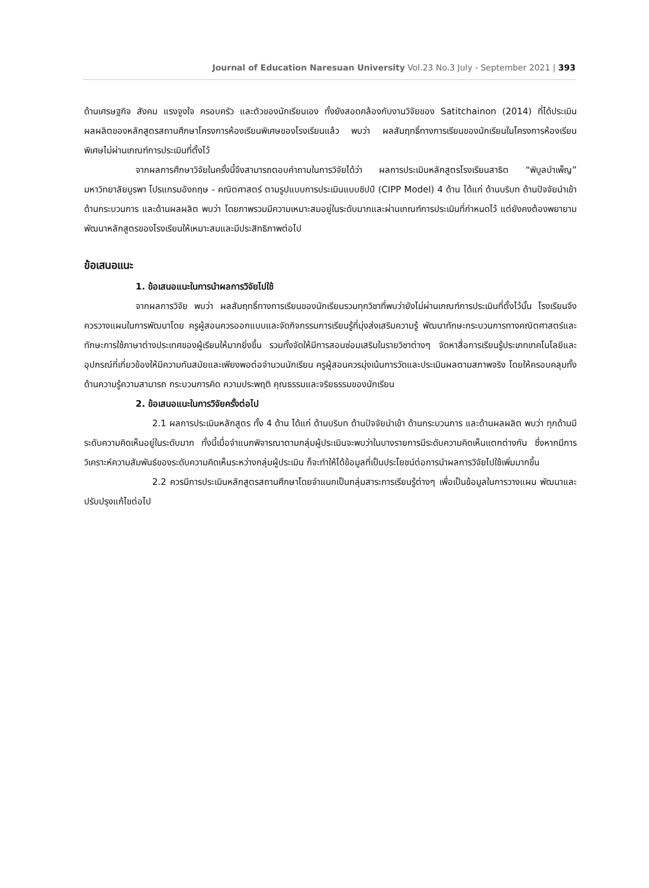Journal of Education Naresuan University Vol.23 No.3 July - September 2021 | 393
ด้านเศรษฐกิจ สังคม แรงจูงใจ ครอบครัว และตัวของนักเรียนเอง ทั้งยังสอดคล้องกับงานวิจัยของ Satitchainon (2014) ที่ได้ประเมินผลผลิตของหลักสูตรสถานศึกษาโครงการห้องเรียนพิเศษของโรงเรียนแล้ว พบว่า ผลสัมฤทธิ์ทางการเรียนของนักเรียนในโครงการห้องเรียนพิเศษไม่ผ่านเกณฑ์การประเมินที่ตั้งไว้
จากผลการศึกษาวิจัยในครั้งนี้จึงสามารถตอบคำถามในการวิจัยได้ว่า ผลการประเมินหลักสูตรโรงเรียนสาธิต “พิบูลบำเพ็ญ” มหาวิทยาลัยบูรพา โปรแกรมอังกฤษ - คณิตศาสตร์ ตามรูปแบบการประเมินแบบซิปป์ (CIPP Model) 4 ด้าน ได้แก่ ด้านบริบท ด้านปัจจัยนำเข้า ด้านกระบวนการ และด้านผลผลิต พบว่า โดยภาพรวมมีความเหมาะสมอยู่ในระดับมากและผ่านเกณฑ์การประเมินที่กำหนดไว้ แต่ยังคงต้องพยายามพัฒนาหลักสูตรของโรงเรียนให้เหมาะสมและมีประสิทธิภาพต่อไป
ข้อเสนอแนะ
1. ข้อเสนอแนะในการนำผลการวิจัยไปใช้
จากผลการวิจัย พบว่า ผลสัมฤทธิ์ทางการเรียนของนักเรียนรวมทุกวิชาที่พบว่ายังไม่ผ่านเกณฑ์การประเมินที่ตั้งไว้นั้น โรงเรียนจึงควรวางแผนในการพัฒนาโดย ครูผู้สอนควรออกแบบและจัดกิจกรรมการเรียนรู้ที่มุ่งส่งเสริมความรู้ พัฒนาทักษะกระบวนการทางคณิตศาสตร์และทักษะการใช้ภาษาต่างประเทศของผู้เรียนให้มากยิ่งขึ้น รวมทั้งจัดให้มีการสอนซ่อมเสริมในรายวิชาต่างๆ จัดหาสื่อการเรียนรู้ประเภทเทคโนโลยีและอุปกรณ์ที่เกี่ยวข้องให้มีความทันสมัยและเพียงพอต่อจำนวนนักเรียน ครูผู้สอนควรมุ่งเน้นการวัดและประเมินผลตามสภาพจริง โดยให้ครอบคลุมทั้งด้านความรู้ความสามารถ กระบวนการคิด ความประพฤติ คุณธรรมและจริยธรรมของนักเรียน
2. ข้อเสนอแนะในการวิจัยครั้งต่อไป
2.1 ผลการประเมินหลักสูตร ทั้ง 4 ด้าน ได้แก่ ด้านบริบท ด้านปัจจัยนำเข้า ด้านกระบวนการ และด้านผลผลิต พบว่า ทุกด้านมีระดับความคิดเห็นอยู่ในระดับมาก ทั้งนี้เมื่อจำแนกพิจารณาตามกลุ่มผู้ประเมินจะพบว่าในบางรายการมีระดับความคิดเห็นแตกต่างกัน ซึ่งหากมีการวิเคราะห์ความสัมพันธ์ของระดับความคิดเห็นระหว่างกลุ่มผู้ประเมิน ก็จะทำให้ได้ข้อมูลที่เป็นประโยชน์ต่อการนำผลการวิจัยไปใช้เพิ่มมากขึ้น
2.2 ควรมีการประเมินหลักสูตรสถานศึกษาโดยจำแนกเป็นกลุ่มสาระการเรียนรู้ต่างๆ เพื่อเป็นข้อมูลในการวางแผน พัฒนาและปรับปรุงแก้ไขต่อไป